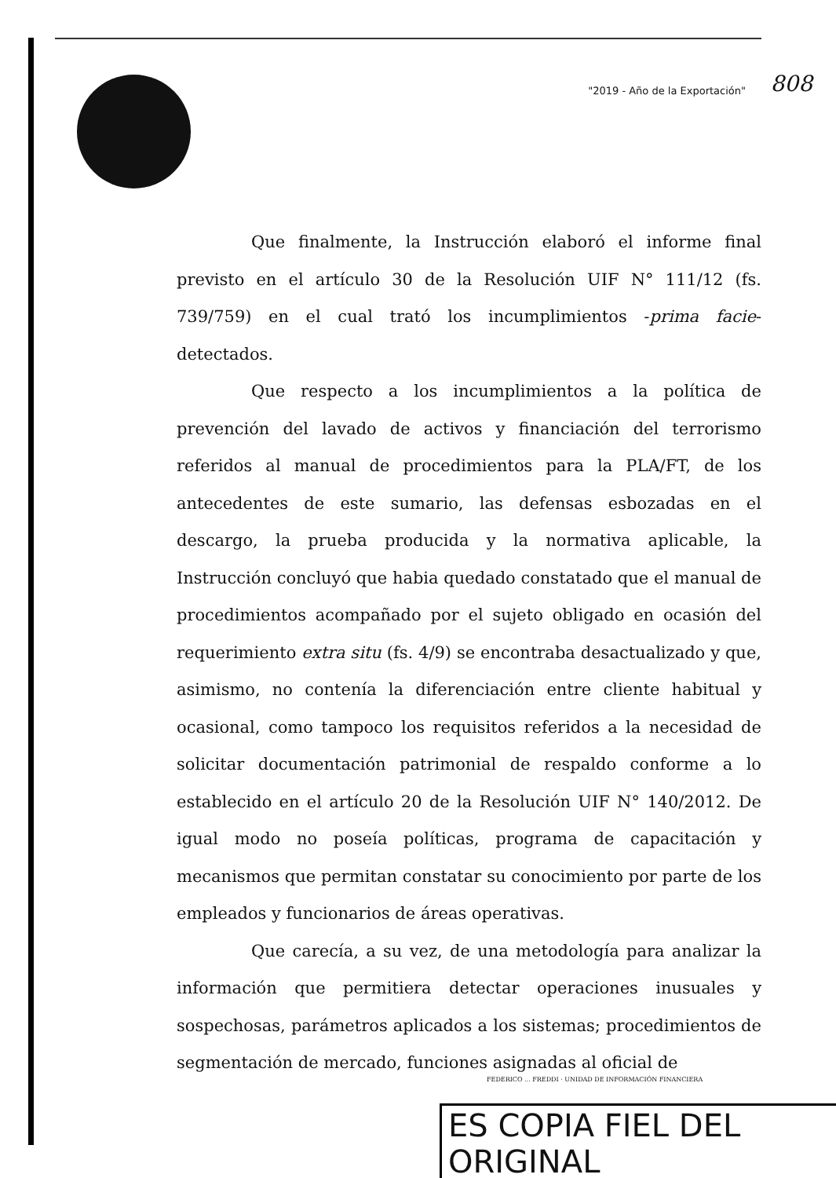"2019 - Año de la Exportación" 808
Que finalmente, la Instrucción elaboró el informe final previsto en el artículo 30 de la Resolución UIF N° 111/12 (fs. 739/759) en el cual trató los incumplimientos -prima facie- detectados.
Que respecto a los incumplimientos a la política de prevención del lavado de activos y financiación del terrorismo referidos al manual de procedimientos para la PLA/FT, de los antecedentes de este sumario, las defensas esbozadas en el descargo, la prueba producida y la normativa aplicable, la Instrucción concluyó que habia quedado constatado que el manual de procedimientos acompañado por el sujeto obligado en ocasión del requerimiento extra situ (fs. 4/9) se encontraba desactualizado y que, asimismo, no contenía la diferenciación entre cliente habitual y ocasional, como tampoco los requisitos referidos a la necesidad de solicitar documentación patrimonial de respaldo conforme a lo establecido en el artículo 20 de la Resolución UIF N° 140/2012. De igual modo no poseía políticas, programa de capacitación y mecanismos que permitan constatar su conocimiento por parte de los empleados y funcionarios de áreas operativas.
Que carecía, a su vez, de una metodología para analizar la información que permitiera detectar operaciones inusuales y sospechosas, parámetros aplicados a los sistemas; procedimientos de segmentación de mercado, funciones asignadas al oficial de
FEDERICO ... FREDDI · UNIDAD DE INFORMACIÓN FINANCIERA
ES COPIA FIEL DEL ORIGINAL